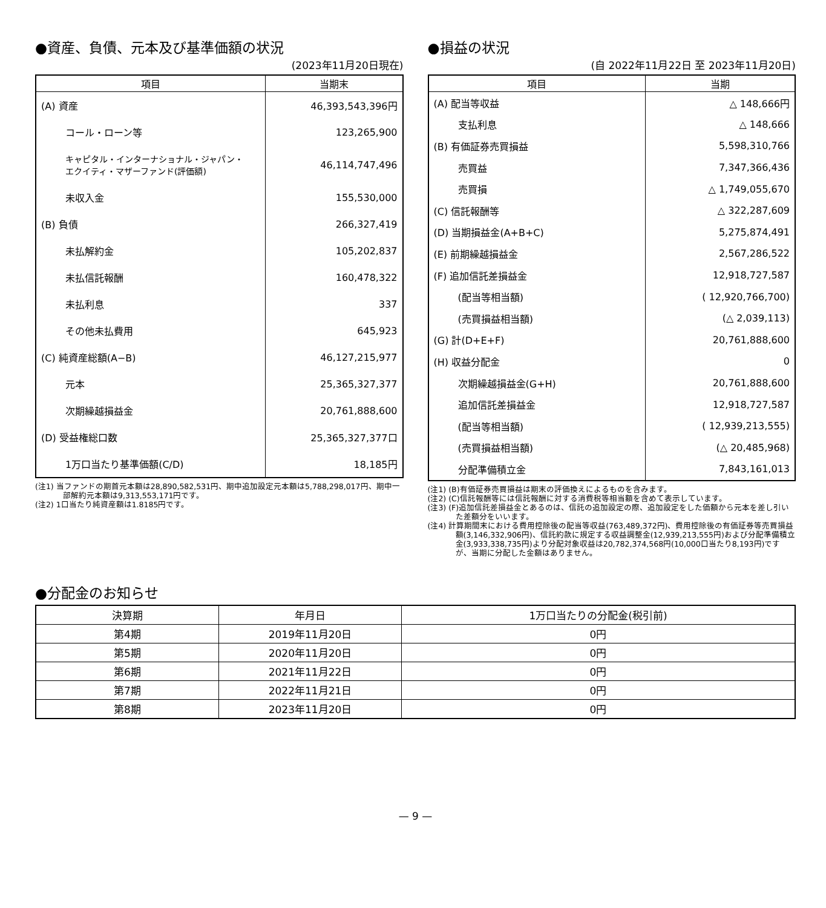●資産、負債、元本及び基準価額の状況
(2023年11月20日現在)
| 項目 | 当期末 |
| --- | --- |
| (A) 資産 | 46,393,543,396円 |
| コール・ローン等 | 123,265,900 |
| キャピタル・インターナショナル・ジャパン・ エクイティ・マザーファンド(評価額) | 46,114,747,496 |
| 未収入金 | 155,530,000 |
| (B) 負債 | 266,327,419 |
| 未払解約金 | 105,202,837 |
| 未払信託報酬 | 160,478,322 |
| 未払利息 | 337 |
| その他未払費用 | 645,923 |
| (C) 純資産総額(A−B) | 46,127,215,977 |
| 元本 | 25,365,327,377 |
| 次期繰越損益金 | 20,761,888,600 |
| (D) 受益権総口数 | 25,365,327,377口 |
| 1万口当たり基準価額(C/D) | 18,185円 |
(注1) 当ファンドの期首元本額は28,890,582,531円、期中追加設定元本額は5,788,298,017円、期中一部解約元本額は9,313,553,171円です。
(注2) 1口当たり純資産額は1.8185円です。
●損益の状況
(自 2022年11月22日 至 2023年11月20日)
| 項目 | 当期 |
| --- | --- |
| (A) 配当等収益 | △ 148,666円 |
| 支払利息 | △ 148,666 |
| (B) 有価証券売買損益 | 5,598,310,766 |
| 売買益 | 7,347,366,436 |
| 売買損 | △ 1,749,055,670 |
| (C) 信託報酬等 | △ 322,287,609 |
| (D) 当期損益金(A+B+C) | 5,275,874,491 |
| (E) 前期繰越損益金 | 2,567,286,522 |
| (F) 追加信託差損益金 | 12,918,727,587 |
| (配当等相当額) | ( 12,920,766,700) |
| (売買損益相当額) | (△ 2,039,113) |
| (G) 計(D+E+F) | 20,761,888,600 |
| (H) 収益分配金 | 0 |
| 次期繰越損益金(G+H) | 20,761,888,600 |
| 追加信託差損益金 | 12,918,727,587 |
| (配当等相当額) | ( 12,939,213,555) |
| (売買損益相当額) | (△ 20,485,968) |
| 分配準備積立金 | 7,843,161,013 |
(注1) (B)有価証券売買損益は期末の評価換えによるものを含みます。
(注2) (C)信託報酬等には信託報酬に対する消費税等相当額を含めて表示しています。
(注3) (F)追加信託差損益金とあるのは、信託の追加設定の際、追加設定をした価額から元本を差し引いた差額分をいいます。
(注4) 計算期間末における費用控除後の配当等収益(763,489,372円)、費用控除後の有価証券等売買損益額(3,146,332,906円)、信託約款に規定する収益調整金(12,939,213,555円)および分配準備積立金(3,933,338,735円)より分配対象収益は20,782,374,568円(10,000口当たり8,193円)ですが、当期に分配した金額はありません。
●分配金のお知らせ
| 決算期 | 年月日 | 1万口当たりの分配金(税引前) |
| --- | --- | --- |
| 第4期 | 2019年11月20日 | 0円 |
| 第5期 | 2020年11月20日 | 0円 |
| 第6期 | 2021年11月22日 | 0円 |
| 第7期 | 2022年11月21日 | 0円 |
| 第8期 | 2023年11月20日 | 0円 |
— 9 —